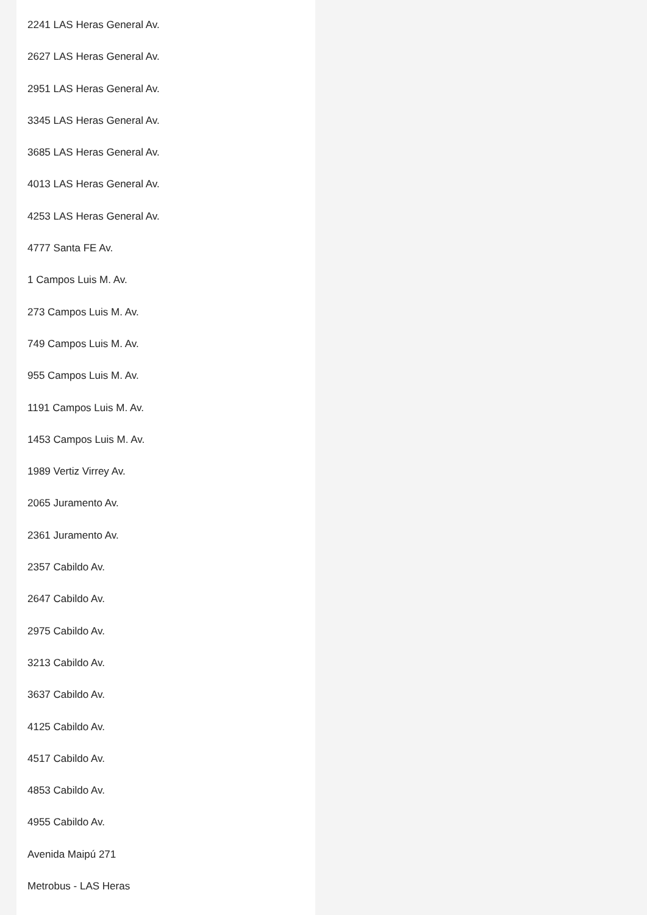2241 LAS Heras General Av.
2627 LAS Heras General Av.
2951 LAS Heras General Av.
3345 LAS Heras General Av.
3685 LAS Heras General Av.
4013 LAS Heras General Av.
4253 LAS Heras General Av.
4777 Santa FE Av.
1 Campos Luis M. Av.
273 Campos Luis M. Av.
749 Campos Luis M. Av.
955 Campos Luis M. Av.
1191 Campos Luis M. Av.
1453 Campos Luis M. Av.
1989 Vertiz Virrey Av.
2065 Juramento Av.
2361 Juramento Av.
2357 Cabildo Av.
2647 Cabildo Av.
2975 Cabildo Av.
3213 Cabildo Av.
3637 Cabildo Av.
4125 Cabildo Av.
4517 Cabildo Av.
4853 Cabildo Av.
4955 Cabildo Av.
Avenida Maipú 271
Metrobus - LAS Heras